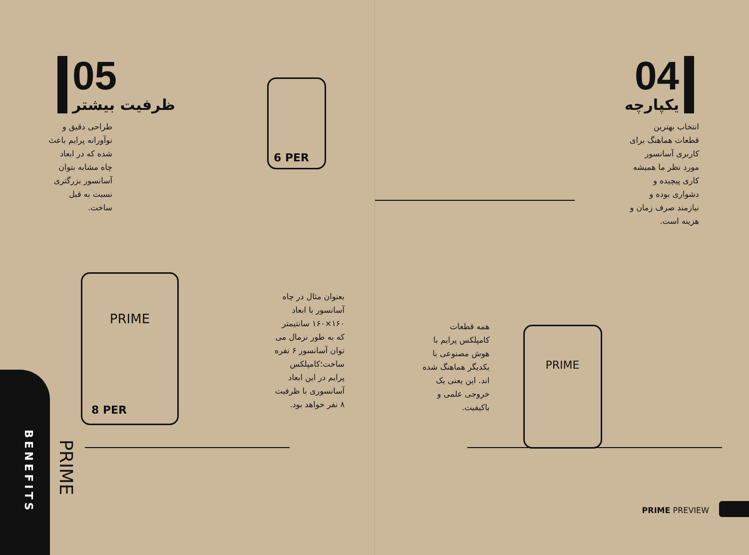05
ظرفیت بیشتر
طراحی دقیق و نوآورانه پرایم باعث شده که در ابعاد چاه مشابه بتوان آسانسور بزرگتری نسبت به قبل ساخت.
6 PER
PRIME
8 PER
بعنوان مثال در چاه آسانسور با ابعاد ۱۶۰×۱۶۰ سانتیمتر که به طور نرمال می توان آسانسور ۶ نفره ساخت؛کامپلکس پرایم در این ابعاد آسانسوری با ظرفیت ۸ نفر خواهد بود.
BENEFITS
PRIME
04
یکپارچه
انتخاب بهترین قطعات هماهنگ برای کاربری آسانسور مورد نظر ما همیشه کاری پیچیده و دشواری بوده و نیازمند صرف زمان و هزینه است.
همه قطعات کامپلکس پرایم با هوش مصنوعی با یکدیگر هماهنگ شده اند. این یعنی یک خروجی علمی و باکیفیت.
PRIME
PRIME PREVIEW